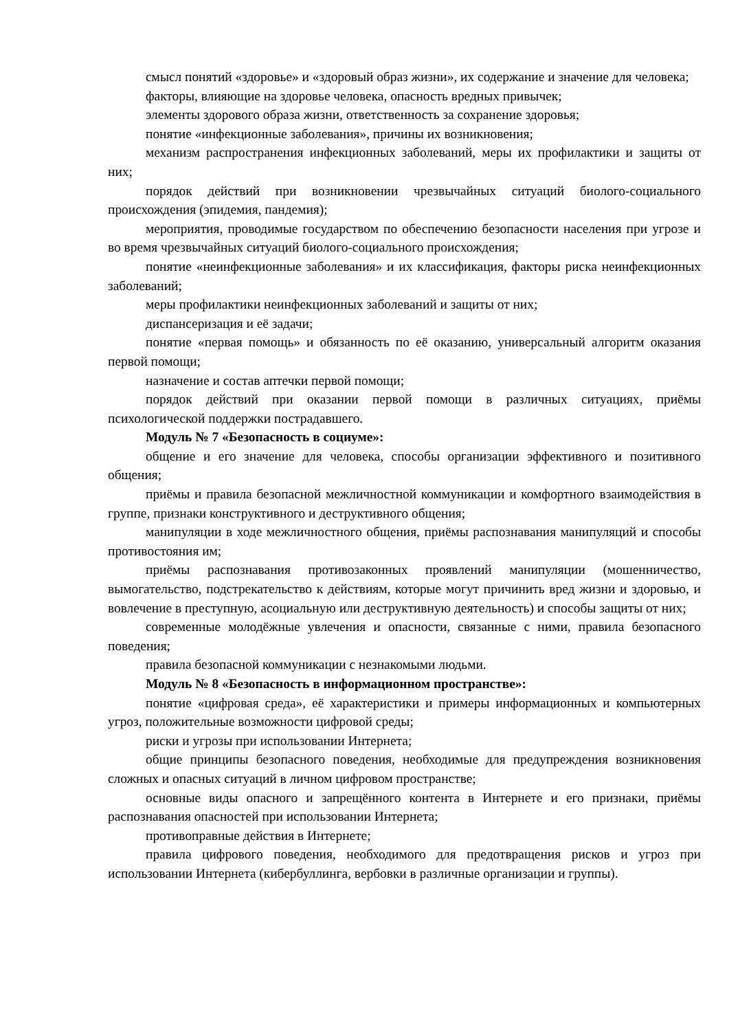смысл понятий «здоровье» и «здоровый образ жизни», их содержание и значение для человека;
факторы, влияющие на здоровье человека, опасность вредных привычек;
элементы здорового образа жизни, ответственность за сохранение здоровья;
понятие «инфекционные заболевания», причины их возникновения;
механизм распространения инфекционных заболеваний, меры их профилактики и защиты от них;
порядок действий при возникновении чрезвычайных ситуаций биолого-социального происхождения (эпидемия, пандемия);
мероприятия, проводимые государством по обеспечению безопасности населения при угрозе и во время чрезвычайных ситуаций биолого-социального происхождения;
понятие «неинфекционные заболевания» и их классификация, факторы риска неинфекционных заболеваний;
меры профилактики неинфекционных заболеваний и защиты от них;
диспансеризация и её задачи;
понятие «первая помощь» и обязанность по её оказанию, универсальный алгоритм оказания первой помощи;
назначение и состав аптечки первой помощи;
порядок действий при оказании первой помощи в различных ситуациях, приёмы психологической поддержки пострадавшего.
Модуль № 7 «Безопасность в социуме»:
общение и его значение для человека, способы организации эффективного и позитивного общения;
приёмы и правила безопасной межличностной коммуникации и комфортного взаимодействия в группе, признаки конструктивного и деструктивного общения;
манипуляции в ходе межличностного общения, приёмы распознавания манипуляций и способы противостояния им;
приёмы распознавания противозаконных проявлений манипуляции (мошенничество, вымогательство, подстрекательство к действиям, которые могут причинить вред жизни и здоровью, и вовлечение в преступную, асоциальную или деструктивную деятельность) и способы защиты от них;
современные молодёжные увлечения и опасности, связанные с ними, правила безопасного поведения;
правила безопасной коммуникации с незнакомыми людьми.
Модуль № 8 «Безопасность в информационном пространстве»:
понятие «цифровая среда», её характеристики и примеры информационных и компьютерных угроз, положительные возможности цифровой среды;
риски и угрозы при использовании Интернета;
общие принципы безопасного поведения, необходимые для предупреждения возникновения сложных и опасных ситуаций в личном цифровом пространстве;
основные виды опасного и запрещённого контента в Интернете и его признаки, приёмы распознавания опасностей при использовании Интернета;
противоправные действия в Интернете;
правила цифрового поведения, необходимого для предотвращения рисков и угроз при использовании Интернета (кибербуллинга, вербовки в различные организации и группы).